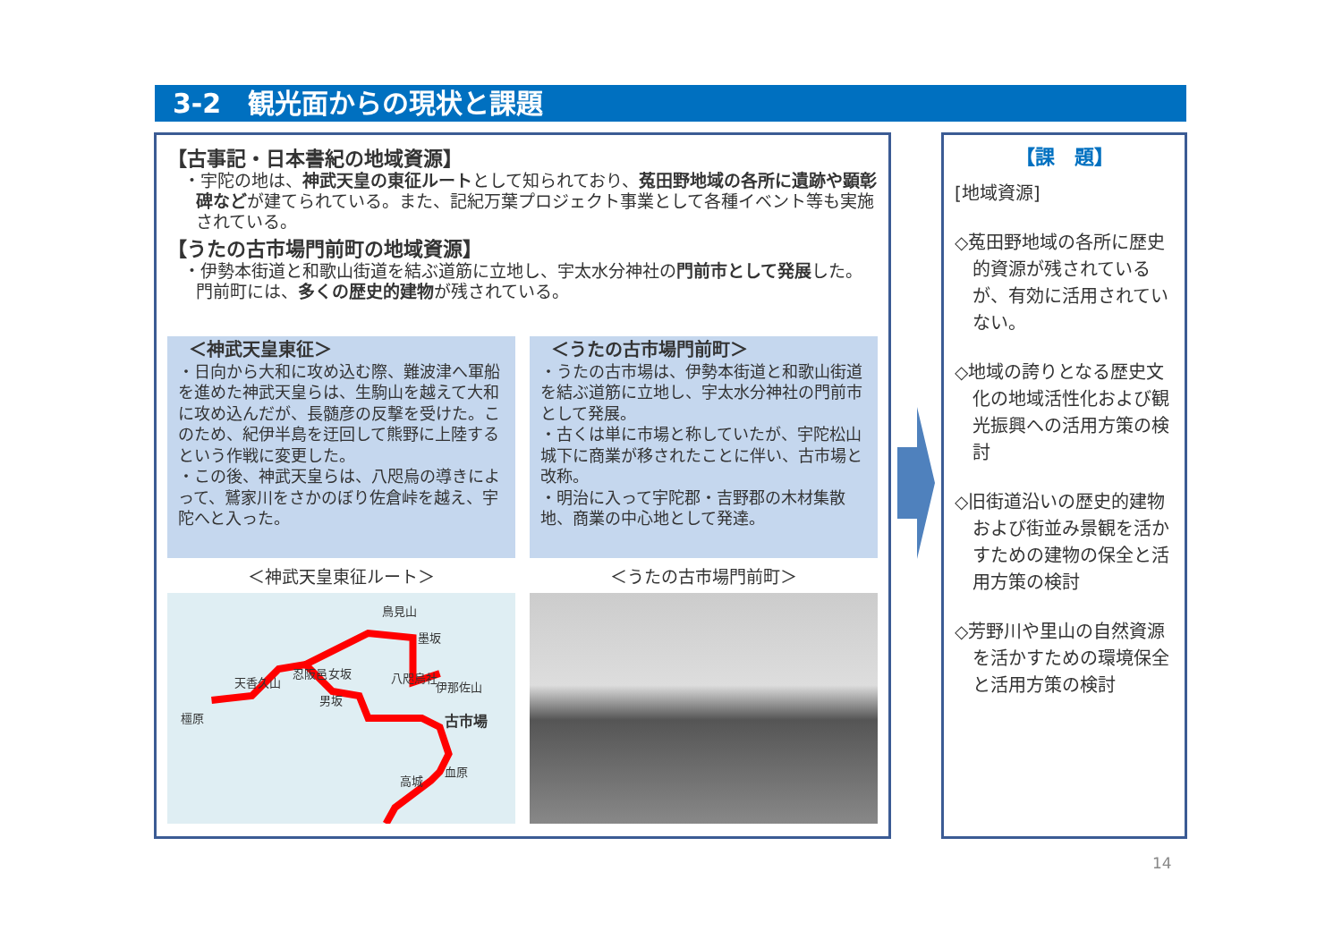3-2　観光面からの現状と課題
【古事記・日本書紀の地域資源】
・宇陀の地は、神武天皇の東征ルートとして知られており、菟田野地域の各所に遺跡や顕彰碑などが建てられている。また、記紀万葉プロジェクト事業として各種イベント等も実施されている。
【うたの古市場門前町の地域資源】
・伊勢本街道と和歌山街道を結ぶ道筋に立地し、宇太水分神社の門前市として発展した。門前町には、多くの歴史的建物が残されている。
＜神武天皇東征＞
・日向から大和に攻め込む際、難波津へ軍船を進めた神武天皇らは、生駒山を越えて大和に攻め込んだが、長髄彦の反撃を受けた。このため、紀伊半島を迂回して熊野に上陸するという作戦に変更した。
・この後、神武天皇らは、八咫烏の導きによって、鷲家川をさかのぼり佐倉峠を越え、宇陀へと入った。
＜うたの古市場門前町＞
・うたの古市場は、伊勢本街道と和歌山街道を結ぶ道筋に立地し、宇太水分神社の門前市として発展。
・古くは単に市場と称していたが、宇陀松山城下に商業が移されたことに伴い、古市場と改称。
・明治に入って宇陀郡・吉野郡の木材集散地、商業の中心地として発達。
＜神武天皇東征ルート＞ ＜うたの古市場門前町＞
鳥見山
墨坂
忍阪邑 女坂
男坂
八咫烏社
伊那佐山 天香久山
橿原 古市場
血原
高城
【課　題】
[地域資源]
◇菟田野地域の各所に歴史的資源が残されているが、有効に活用されていない。
◇地域の誇りとなる歴史文化の地域活性化および観光振興への活用方策の検討
◇旧街道沿いの歴史的建物および街並み景観を活かすための建物の保全と活用方策の検討
◇芳野川や里山の自然資源を活かすための環境保全と活用方策の検討
14